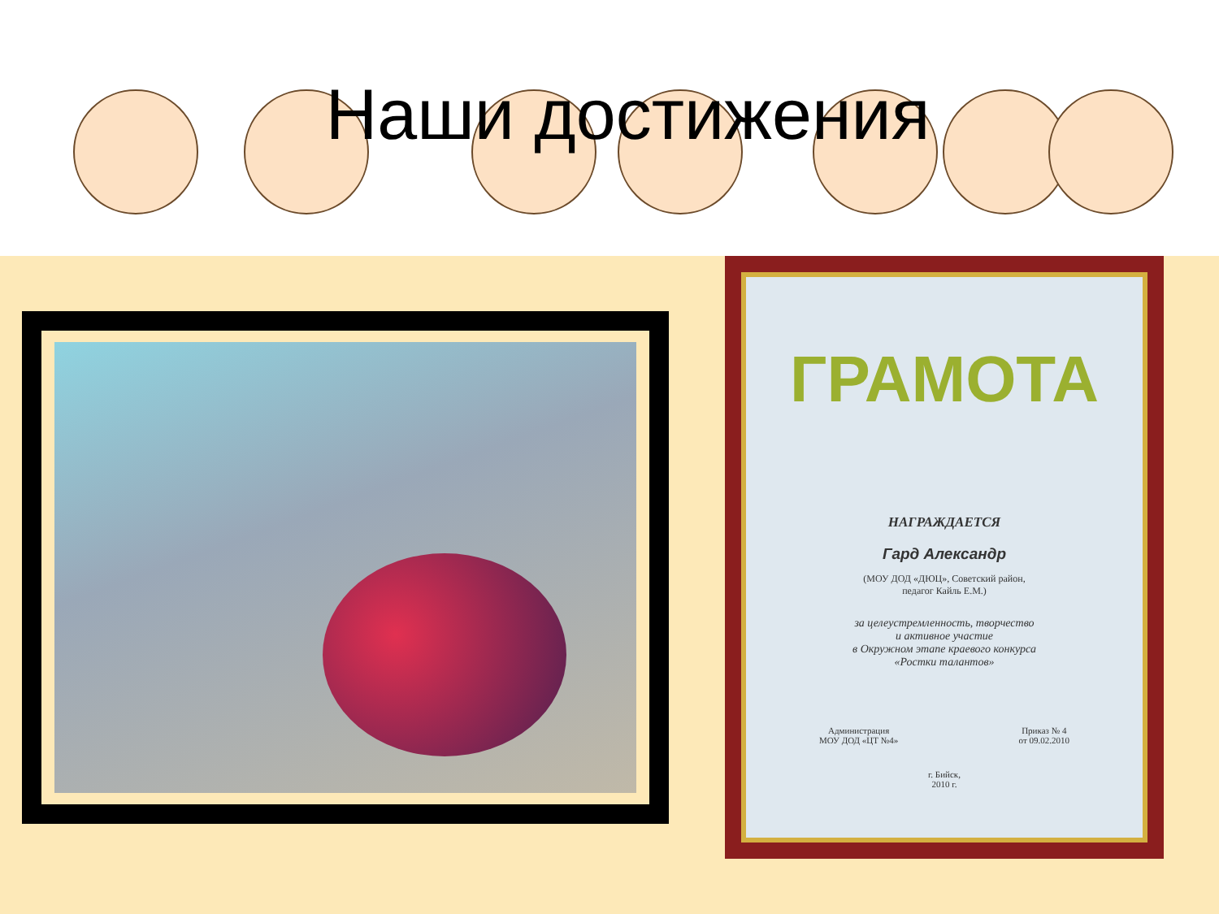Наши достижения
ГРАМОТА
НАГРАЖДАЕТСЯ
Гард Александр
(МОУ ДОД «ДЮЦ», Советский район,
педагог Кайль Е.М.)
за целеустремленность, творчество
и активное участие
в Окружном этапе краевого конкурса
«Ростки талантов»
Администрация
МОУ ДОД «ЦТ №4» Приказ № 4
от 09.02.2010
г. Бийск,
2010 г.